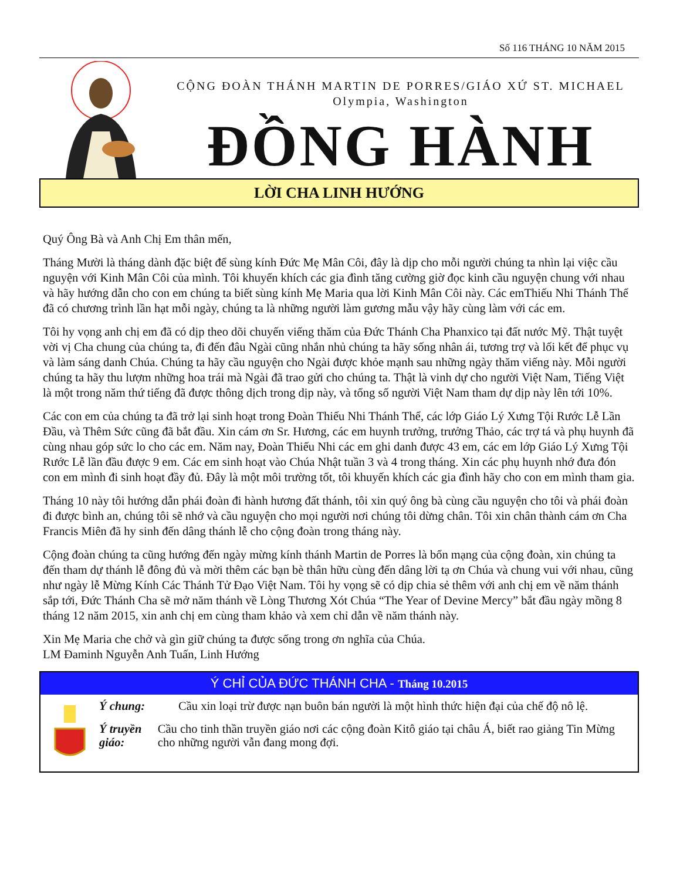Số 116 THÁNG 10 NĂM 2015
CỘNG ĐOÀN THÁNH MARTIN DE PORRES/GIÁO XỨ ST. MICHAEL
Olympia, Washington
ĐỒNG HÀNH
LỜI CHA LINH HƯỚNG
Quý Ông Bà và Anh Chị Em thân mến,
Tháng Mười là tháng dành đặc biệt để sùng kính Đức Mẹ Mân Côi, đây là dịp cho mỗi người chúng ta nhìn lại việc cầu nguyện với Kinh Mân Côi của mình. Tôi khuyến khích các gia đình tăng cường giờ đọc kinh cầu nguyện chung với nhau và hãy hướng dẫn cho con em chúng ta biết sùng kính Mẹ Maria qua lời Kinh Mân Côi này. Các emThiếu Nhi Thánh Thể đã có chương trình lần hạt mỗi ngày, chúng ta là những người làm gương mẫu vậy hãy cùng làm với các em.
Tôi hy vọng anh chị em đã có dịp theo dõi chuyến viếng thăm của Đức Thánh Cha Phanxico tại đất nước Mỹ. Thật tuyệt vời vị Cha chung của chúng ta, đi đến đâu Ngài cũng nhắn nhủ chúng ta hãy sống nhân ái, tương trợ và lối kết để phục vụ và làm sáng danh Chúa. Chúng ta hãy cầu nguyện cho Ngài được khỏe mạnh sau những ngày thăm viếng này. Mỗi người chúng ta hãy thu lượm những hoa trái mà Ngài đã trao gửi cho chúng ta. Thật là vinh dự cho người Việt Nam, Tiếng Việt là một trong năm thứ tiếng đã được thông dịch trong dịp này, và tổng số người Việt Nam tham dự dịp này lên tới 10%.
Các con em của chúng ta đã trở lại sinh hoạt trong Đoàn Thiếu Nhi Thánh Thể, các lớp Giáo Lý Xưng Tội Rước Lễ Lần Đầu, và Thêm Sức cũng đã bắt đầu. Xin cám ơn Sr. Hương, các em huynh trưởng, trưởng Thảo, các trợ tá và phụ huynh đã cùng nhau góp sức lo cho các em. Năm nay, Đoàn Thiếu Nhi các em ghi danh được 43 em, các em lớp Giáo Lý Xưng Tội Rước Lễ lần đầu được 9 em. Các em sinh hoạt vào Chúa Nhật tuần 3 và 4 trong tháng. Xin các phụ huynh nhớ đưa đón con em mình đi sinh hoạt đầy đủ. Đây là một môi trường tốt, tôi khuyến khích các gia đình hãy cho con em mình tham gia.
Tháng 10 này tôi hướng dẫn phái đoàn đi hành hương đất thánh, tôi xin quý ông bà cùng cầu nguyện cho tôi và phái đoàn đi được bình an, chúng tôi sẽ nhớ và cầu nguyện cho mọi người nơi chúng tôi dừng chân. Tôi xin chân thành cám ơn Cha Francis Miên đã hy sinh đến dâng thánh lễ cho cộng đoàn trong tháng này.
Cộng đoàn chúng ta cũng hướng đến ngày mừng kính thánh Martin de Porres là bổn mạng của cộng đoàn, xin chúng ta đến tham dự thánh lễ đông đủ và mời thêm các bạn bè thân hữu cùng đến dâng lời tạ ơn Chúa và chung vui với nhau, cũng như ngày lễ Mừng Kính Các Thánh Tử Đạo Việt Nam. Tôi hy vọng sẽ có dịp chia sẻ thêm với anh chị em về năm thánh sắp tới, Đức Thánh Cha sẽ mở năm thánh về Lòng Thương Xót Chúa “The Year of Devine Mercy” bắt đầu ngày mồng 8 tháng 12 năm 2015, xin anh chị em cùng tham khảo và xem chỉ dẫn về năm thánh này.
Xin Mẹ Maria che chở và gìn giữ chúng ta được sống trong ơn nghĩa của Chúa.
LM Đaminh Nguyễn Anh Tuấn, Linh Hướng
Ý CHỈ CỦA ĐỨC THÁNH CHA - Tháng 10.2015
Ý chung: Cầu xin loại trừ được nạn buôn bán người là một hình thức hiện đại của chế độ nô lệ.
Ý truyền giáo:
Cầu cho tinh thần truyền giáo nơi các cộng đoàn Kitô giáo tại châu Á, biết rao giảng Tin Mừng cho những người vẫn đang mong đợi.